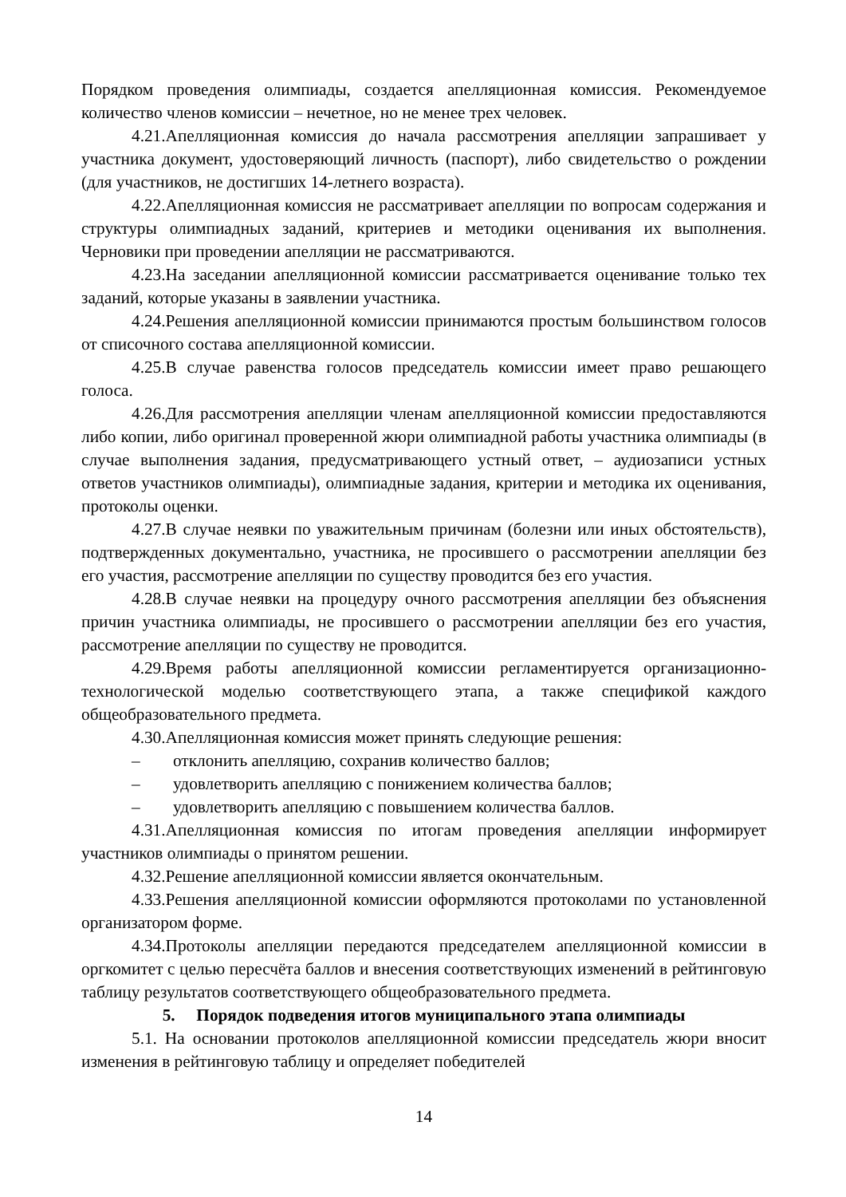Порядком проведения олимпиады, создается апелляционная комиссия. Рекомендуемое количество членов комиссии – нечетное, но не менее трех человек.
4.21.Апелляционная комиссия до начала рассмотрения апелляции запрашивает у участника документ, удостоверяющий личность (паспорт), либо свидетельство о рождении (для участников, не достигших 14-летнего возраста).
4.22.Апелляционная комиссия не рассматривает апелляции по вопросам содержания и структуры олимпиадных заданий, критериев и методики оценивания их выполнения. Черновики при проведении апелляции не рассматриваются.
4.23.На заседании апелляционной комиссии рассматривается оценивание только тех заданий, которые указаны в заявлении участника.
4.24.Решения апелляционной комиссии принимаются простым большинством голосов от списочного состава апелляционной комиссии.
4.25.В случае равенства голосов председатель комиссии имеет право решающего голоса.
4.26.Для рассмотрения апелляции членам апелляционной комиссии предоставляются либо копии, либо оригинал проверенной жюри олимпиадной работы участника олимпиады (в случае выполнения задания, предусматривающего устный ответ, – аудиозаписи устных ответов участников олимпиады), олимпиадные задания, критерии и методика их оценивания, протоколы оценки.
4.27.В случае неявки по уважительным причинам (болезни или иных обстоятельств), подтвержденных документально, участника, не просившего о рассмотрении апелляции без его участия, рассмотрение апелляции по существу проводится без его участия.
4.28.В случае неявки на процедуру очного рассмотрения апелляции без объяснения причин участника олимпиады, не просившего о рассмотрении апелляции без его участия, рассмотрение апелляции по существу не проводится.
4.29.Время работы апелляционной комиссии регламентируется организационно-технологической моделью соответствующего этапа, а также спецификой каждого общеобразовательного предмета.
4.30.Апелляционная комиссия может принять следующие решения:
– отклонить апелляцию, сохранив количество баллов;
– удовлетворить апелляцию с понижением количества баллов;
– удовлетворить апелляцию с повышением количества баллов.
4.31.Апелляционная комиссия по итогам проведения апелляции информирует участников олимпиады о принятом решении.
4.32.Решение апелляционной комиссии является окончательным.
4.33.Решения апелляционной комиссии оформляются протоколами по установленной организатором форме.
4.34.Протоколы апелляции передаются председателем апелляционной комиссии в оргкомитет с целью пересчёта баллов и внесения соответствующих изменений в рейтинговую таблицу результатов соответствующего общеобразовательного предмета.
5. Порядок подведения итогов муниципального этапа олимпиады
5.1. На основании протоколов апелляционной комиссии председатель жюри вносит изменения в рейтинговую таблицу и определяет победителей
14